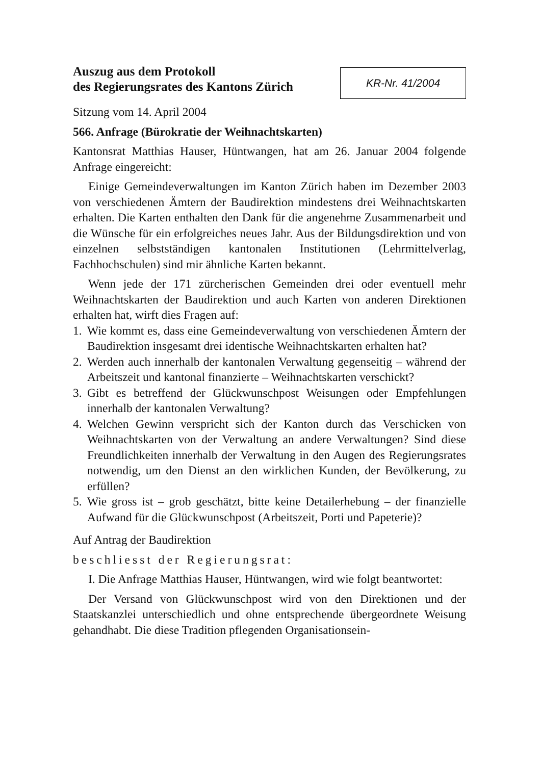Auszug aus dem Protokoll
des Regierungsrates des Kantons Zürich
KR-Nr. 41/2004
Sitzung vom 14. April 2004
566. Anfrage (Bürokratie der Weihnachtskarten)
Kantonsrat Matthias Hauser, Hüntwangen, hat am 26. Januar 2004 folgende Anfrage eingereicht:
Einige Gemeindeverwaltungen im Kanton Zürich haben im Dezember 2003 von verschiedenen Ämtern der Baudirektion mindestens drei Weihnachtskarten erhalten. Die Karten enthalten den Dank für die angenehme Zusammenarbeit und die Wünsche für ein erfolgreiches neues Jahr. Aus der Bildungsdirektion und von einzelnen selbstständigen kantonalen Institutionen (Lehrmittelverlag, Fachhochschulen) sind mir ähnliche Karten bekannt.
Wenn jede der 171 zürcherischen Gemeinden drei oder eventuell mehr Weihnachtskarten der Baudirektion und auch Karten von anderen Direktionen erhalten hat, wirft dies Fragen auf:
1. Wie kommt es, dass eine Gemeindeverwaltung von verschiedenen Ämtern der Baudirektion insgesamt drei identische Weihnachtskarten erhalten hat?
2. Werden auch innerhalb der kantonalen Verwaltung gegenseitig – während der Arbeitszeit und kantonal finanzierte – Weihnachtskarten verschickt?
3. Gibt es betreffend der Glückwunschpost Weisungen oder Empfehlungen innerhalb der kantonalen Verwaltung?
4. Welchen Gewinn verspricht sich der Kanton durch das Verschicken von Weihnachtskarten von der Verwaltung an andere Verwaltungen? Sind diese Freundlichkeiten innerhalb der Verwaltung in den Augen des Regierungsrates notwendig, um den Dienst an den wirklichen Kunden, der Bevölkerung, zu erfüllen?
5. Wie gross ist – grob geschätzt, bitte keine Detailerhebung – der finanzielle Aufwand für die Glückwunschpost (Arbeitszeit, Porti und Papeterie)?
Auf Antrag der Baudirektion
beschliesst der Regierungsrat:
I. Die Anfrage Matthias Hauser, Hüntwangen, wird wie folgt beantwortet:
Der Versand von Glückwunschpost wird von den Direktionen und der Staatskanzlei unterschiedlich und ohne entsprechende übergeordnete Weisung gehandhabt. Die diese Tradition pflegenden Organisationsein-